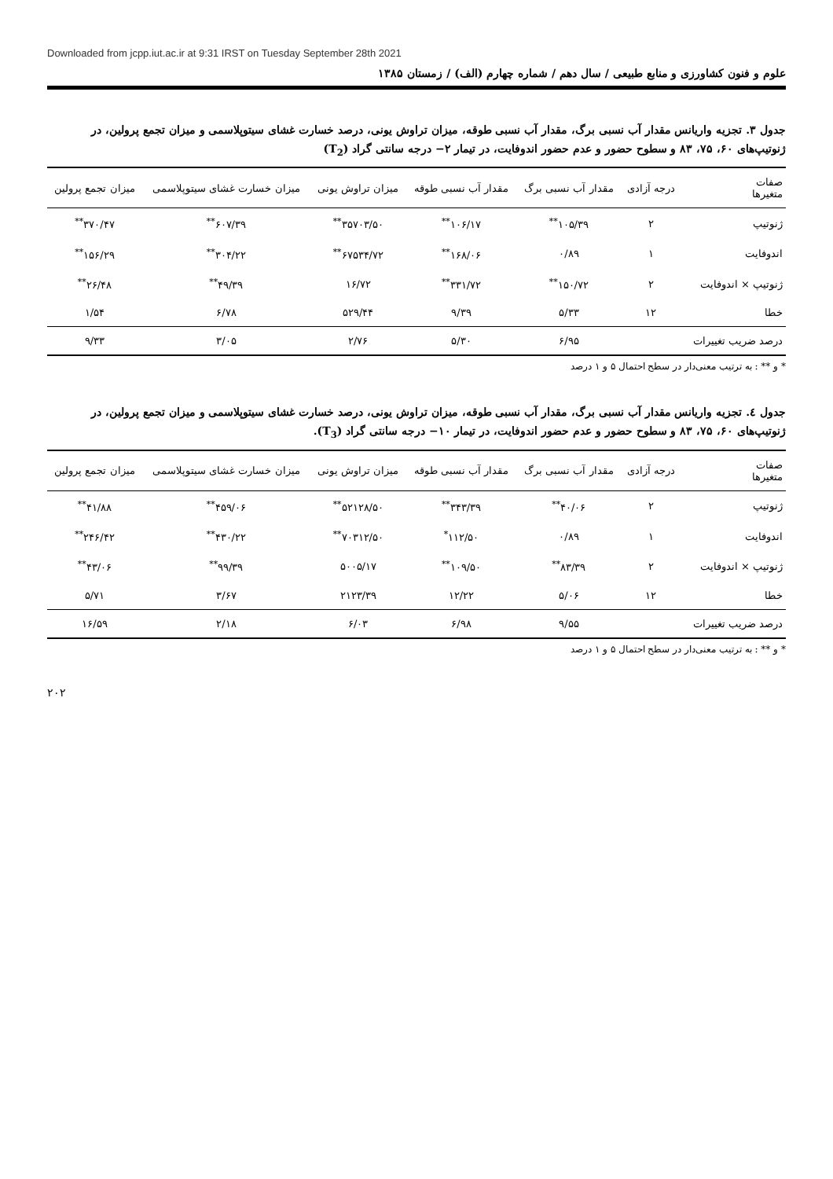Downloaded from jcpp.iut.ac.ir at 9:31 IRST on Tuesday September 28th 2021
علوم و فنون کشاورزی و منابع طبیعی / سال دهم / شماره چهارم (الف) / زمستان ۱۳۸۵
جدول ۳. تجزیه واریانس مقدار آب نسبی برگ، مقدار آب نسبی طوقه، میزان تراوش یونی، درصد خسارت غشای سیتوپلاسمی و میزان تجمع پرولین، در ژنوتیپ‌های ۶۰، ۷۵، ۸۳ و سطوح حضور و عدم حضور اندوفایت، در تیمار ۲− درجه سانتی گراد (T<sub>2</sub>)
| صفات متغیرها | درجه آزادی | مقدار آب نسبی برگ | مقدار آب نسبی طوقه | میزان تراوش یونی | میزان خسارت غشای سیتوپلاسمی | میزان تجمع پرولین |
| --- | --- | --- | --- | --- | --- | --- |
| ژنوتیپ | ۲ | ۱۰۵/۳۹<sup>**</sup> | ۱۰۶/۱۷<sup>**</sup> | ۳۵۷۰۳/۵۰<sup>**</sup> | ۶۰۷/۳۹<sup>**</sup> | ۳۷۰/۴۷<sup>**</sup> |
| اندوفایت | ۱ | ۰/۸۹ | ۱۶۸/۰۶<sup>**</sup> | ۶۷۵۳۴/۷۲<sup>**</sup> | ۳۰۴/۲۲<sup>**</sup> | ۱۵۶/۲۹<sup>**</sup> |
| ژنوتیپ × اندوفایت | ۲ | ۱۵۰/۷۲<sup>**</sup> | ۳۳۱/۷۲<sup>**</sup> | ۱۶/۷۲ | ۴۹/۳۹<sup>**</sup> | ۲۶/۴۸<sup>**</sup> |
| خطا | ۱۲ | ۵/۳۳ | ۹/۳۹ | ۵۲۹/۴۴ | ۶/۷۸ | ۱/۵۴ |
| درصد ضریب تغییرات | | ۶/۹۵ | ۵/۳۰ | ۲/۷۶ | ۳/۰۵ | ۹/۳۳ |
* و ** : به ترتیب معنی‌دار در سطح احتمال ۵ و ۱ درصد
جدول ٤. تجزیه واریانس مقدار آب نسبی برگ، مقدار آب نسبی طوقه، میزان تراوش یونی، درصد خسارت غشای سیتوپلاسمی و میزان تجمع پرولین، در ژنوتیپ‌های ۶۰، ۷۵، ۸۳ و سطوح حضور و عدم حضور اندوفایت، در تیمار ۱۰− درجه سانتی گراد (T<sub>3</sub>).
| صفات متغیرها | درجه آزادی | مقدار آب نسبی برگ | مقدار آب نسبی طوقه | میزان تراوش یونی | میزان خسارت غشای سیتوپلاسمی | میزان تجمع پرولین |
| --- | --- | --- | --- | --- | --- | --- |
| ژنوتیپ | ۲ | ۴۰/۰۶<sup>**</sup> | ۳۴۳/۳۹<sup>**</sup> | ۵۲۱۲۸/۵۰<sup>**</sup> | ۴۵۹/۰۶<sup>**</sup> | ۴۱/۸۸<sup>**</sup> |
| اندوفایت | ۱ | ۰/۸۹ | ۱۱۲/۵۰<sup>*</sup> | ۷۰۳۱۲/۵۰<sup>**</sup> | ۴۳۰/۲۲<sup>**</sup> | ۲۴۶/۴۲<sup>**</sup> |
| ژنوتیپ × اندوفایت | ۲ | ۸۳/۳۹<sup>**</sup> | ۱۰۹/۵۰<sup>**</sup> | ۵۰۰۵/۱۷ | ۹۹/۳۹<sup>**</sup> | ۴۳/۰۶<sup>**</sup> |
| خطا | ۱۲ | ۵/۰۶ | ۱۲/۲۲ | ۲۱۲۳/۳۹ | ۳/۶۷ | ۵/۷۱ |
| درصد ضریب تغییرات | | ۹/۵۵ | ۶/۹۸ | ۶/۰۳ | ۲/۱۸ | ۱۶/۵۹ |
* و ** : به ترتیب معنی‌دار در سطح احتمال ۵ و ۱ درصد
۲۰۲